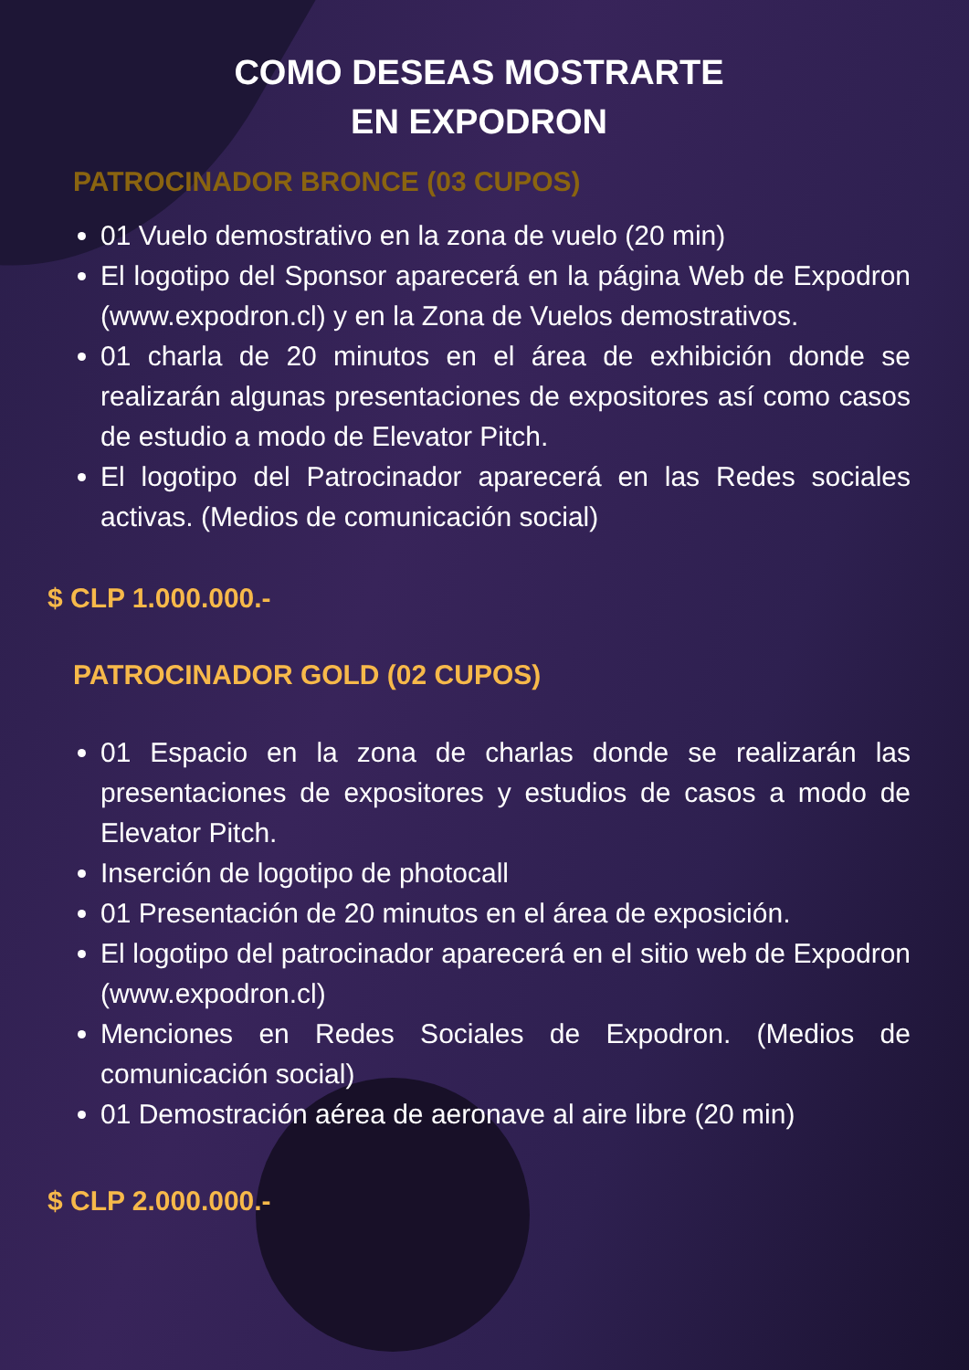COMO DESEAS MOSTRARTE
EN EXPODRON
PATROCINADOR BRONCE (03 CUPOS)
01 Vuelo demostrativo en la zona de vuelo (20 min)
El logotipo del Sponsor aparecerá en la página Web de Expodron (www.expodron.cl) y en la Zona de Vuelos demostrativos.
01 charla de 20 minutos en el área de exhibición donde se realizarán algunas presentaciones de expositores así como casos de estudio a modo de Elevator Pitch.
El logotipo del Patrocinador aparecerá en las Redes sociales activas. (Medios de comunicación social)
$ CLP 1.000.000.-
PATROCINADOR GOLD (02 CUPOS)
01 Espacio en la zona de charlas donde se realizarán las presentaciones de expositores y estudios de casos a modo de Elevator Pitch.
Inserción de logotipo de photocall
01 Presentación de 20 minutos en el área de exposición.
El logotipo del patrocinador aparecerá en el sitio web de Expodron (www.expodron.cl)
Menciones en Redes Sociales de Expodron. (Medios de comunicación social)
01 Demostración aérea de aeronave al aire libre (20 min)
$ CLP 2.000.000.-